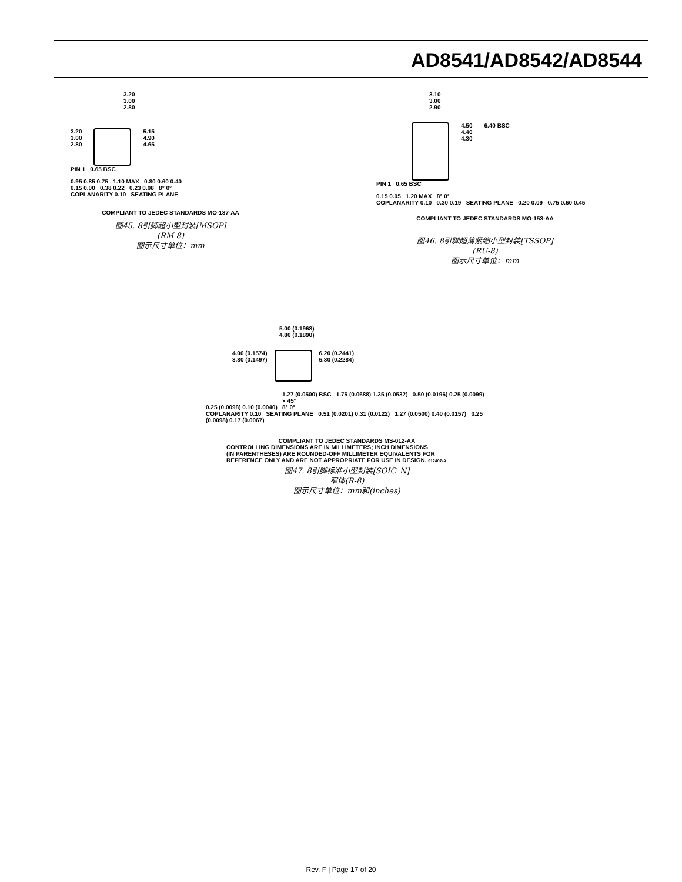AD8541/AD8542/AD8544
3.20
3.00
2.80
3.20
3.00
2.80
5.15
4.90
4.65
PIN 1 0.65 BSC
0.95 0.85 0.75 1.10 MAX 0.80 0.60 0.40
0.15 0.00 0.38 0.22 0.23 0.08 8° 0°
COPLANARITY 0.10 SEATING PLANE
COMPLIANT TO JEDEC STANDARDS MO-187-AA
图45. 8引脚超小型封装[MSOP]
(RM-8)
图示尺寸单位：mm
3.10
3.00
2.90
4.50
4.40
4.30
6.40 BSC
PIN 1 0.65 BSC
0.15 0.05 1.20 MAX 8° 0°
COPLANARITY 0.10 0.30 0.19 SEATING PLANE 0.20 0.09 0.75 0.60 0.45
COMPLIANT TO JEDEC STANDARDS MO-153-AA
图46. 8引脚超薄紧缩小型封装[TSSOP]
(RU-8)
图示尺寸单位：mm
5.00 (0.1968)
4.80 (0.1890)
4.00 (0.1574)
3.80 (0.1497)
6.20 (0.2441)
5.80 (0.2284)
1.27 (0.0500) BSC 1.75 (0.0688) 1.35 (0.0532) 0.50 (0.0196) 0.25 (0.0099) × 45°
0.25 (0.0098) 0.10 (0.0040) 8° 0°
COPLANARITY 0.10 SEATING PLANE 0.51 (0.0201) 0.31 (0.0122) 1.27 (0.0500) 0.40 (0.0157) 0.25 (0.0098) 0.17 (0.0067)
COMPLIANT TO JEDEC STANDARDS MS-012-AA
CONTROLLING DIMENSIONS ARE IN MILLIMETERS; INCH DIMENSIONS
(IN PARENTHESES) ARE ROUNDED-OFF MILLIMETER EQUIVALENTS FOR
REFERENCE ONLY AND ARE NOT APPROPRIATE FOR USE IN DESIGN. 012407-A
图47. 8引脚标准小型封装[SOIC_N]
窄体(R-8)
图示尺寸单位：mm和(inches)
Rev. F | Page 17 of 20